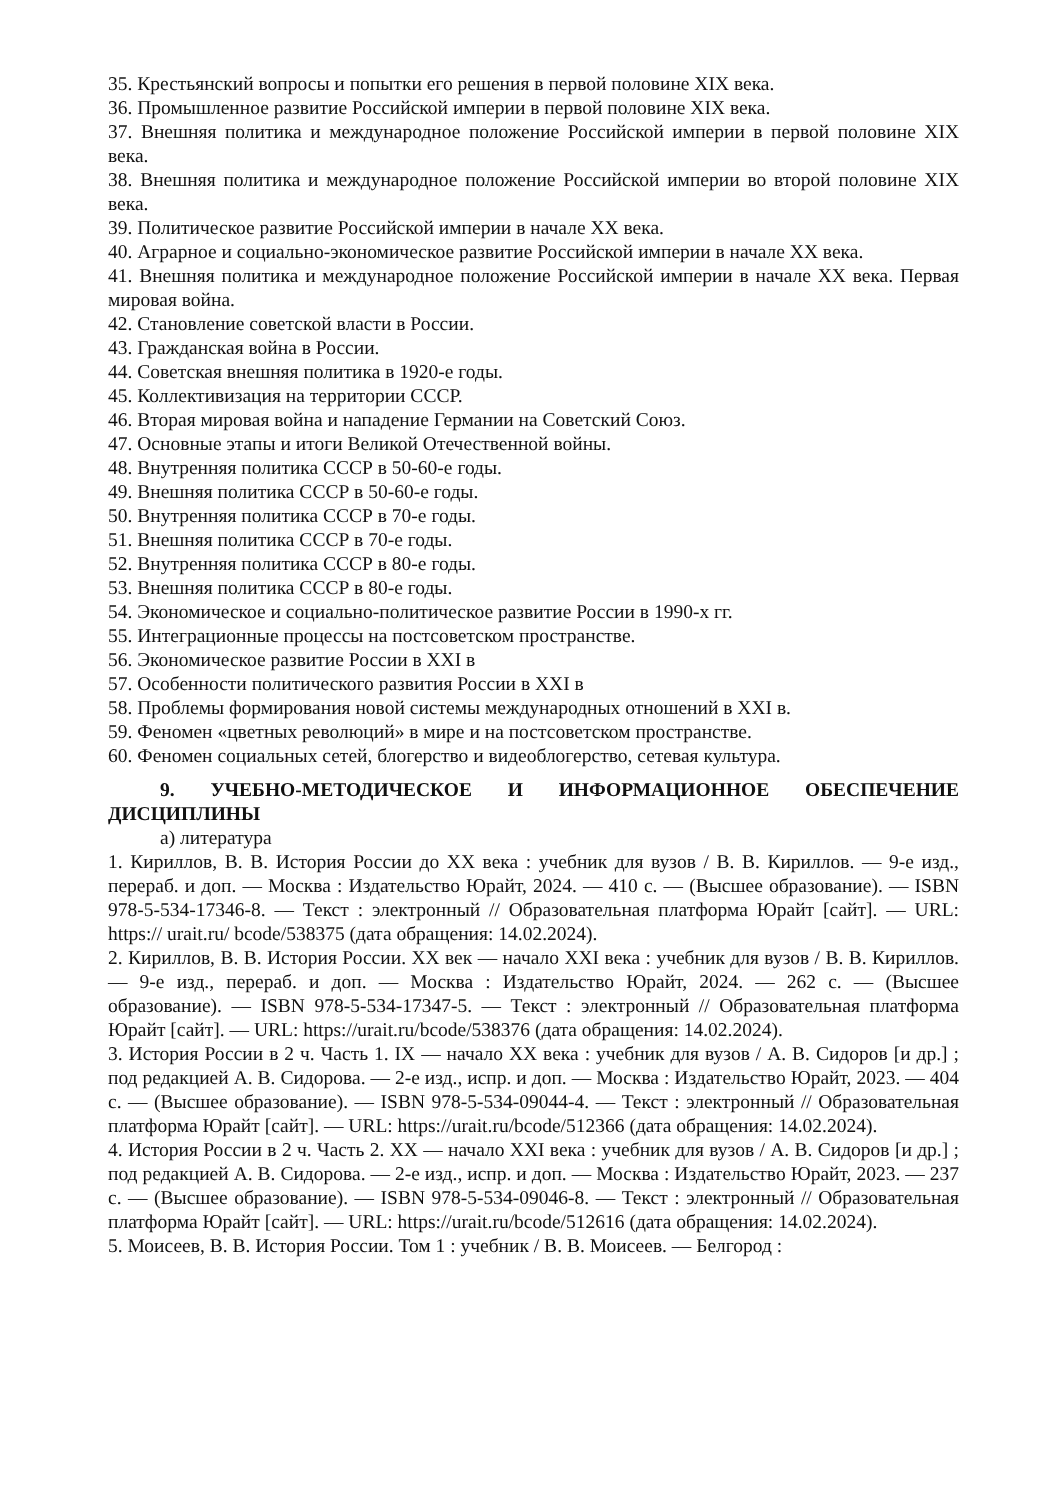35. Крестьянский вопросы и попытки его решения в первой половине XIX века.
36. Промышленное развитие Российской империи в первой половине XIX века.
37. Внешняя политика и международное положение Российской империи в первой половине XIX века.
38. Внешняя политика и международное положение Российской империи во второй половине XIX века.
39. Политическое развитие Российской империи в начале XX века.
40. Аграрное и социально-экономическое развитие Российской империи в начале XX века.
41. Внешняя политика и международное положение Российской империи в начале XX века. Первая мировая война.
42. Становление советской власти в России.
43. Гражданская война в России.
44. Советская внешняя политика в 1920-е годы.
45. Коллективизация на территории СССР.
46. Вторая мировая война и нападение Германии на Советский Союз.
47. Основные этапы и итоги Великой Отечественной войны.
48. Внутренняя политика СССР в 50-60-е годы.
49. Внешняя политика СССР в 50-60-е годы.
50. Внутренняя политика СССР в 70-е годы.
51. Внешняя политика СССР в 70-е годы.
52. Внутренняя политика СССР в 80-е годы.
53. Внешняя политика СССР в 80-е годы.
54. Экономическое и социально-политическое развитие России в 1990-х гг.
55. Интеграционные процессы на постсоветском пространстве.
56. Экономическое развитие России в XXI в
57. Особенности политического развития России в XXI в
58. Проблемы формирования новой системы международных отношений в XXI в.
59. Феномен «цветных революций» в мире и на постсоветском пространстве.
60. Феномен социальных сетей, блогерство и видеоблогерство, сетевая культура.
9. УЧЕБНО-МЕТОДИЧЕСКОЕ И ИНФОРМАЦИОННОЕ ОБЕСПЕЧЕНИЕ ДИСЦИПЛИНЫ
а) литература
1. Кириллов, В. В. История России до XX века : учебник для вузов / В. В. Кириллов. — 9-е изд., перераб. и доп. — Москва : Издательство Юрайт, 2024. — 410 с. — (Высшее образование). — ISBN 978-5-534-17346-8. — Текст : электронный // Образовательная платформа Юрайт [сайт]. — URL: https:// urait.ru/ bcode/538375 (дата обращения: 14.02.2024).
2. Кириллов, В. В. История России. XX век — начало XXI века : учебник для вузов / В. В. Кириллов. — 9-е изд., перераб. и доп. — Москва : Издательство Юрайт, 2024. — 262 с. — (Высшее образование). — ISBN 978-5-534-17347-5. — Текст : электронный // Образовательная платформа Юрайт [сайт]. — URL: https://urait.ru/bcode/538376 (дата обращения: 14.02.2024).
3. История России в 2 ч. Часть 1. IX — начало XX века : учебник для вузов / А. В. Сидоров [и др.] ; под редакцией А. В. Сидорова. — 2-е изд., испр. и доп. — Москва : Издательство Юрайт, 2023. — 404 с. — (Высшее образование). — ISBN 978-5-534-09044-4. — Текст : электронный // Образовательная платформа Юрайт [сайт]. — URL: https://urait.ru/bcode/512366 (дата обращения: 14.02.2024).
4. История России в 2 ч. Часть 2. XX — начало XXI века : учебник для вузов / А. В. Сидоров [и др.] ; под редакцией А. В. Сидорова. — 2-е изд., испр. и доп. — Москва : Издательство Юрайт, 2023. — 237 с. — (Высшее образование). — ISBN 978-5-534-09046-8. — Текст : электронный // Образовательная платформа Юрайт [сайт]. — URL: https://urait.ru/bcode/512616 (дата обращения: 14.02.2024).
5. Моисеев, В. В. История России. Том 1 : учебник / В. В. Моисеев. — Белгород :